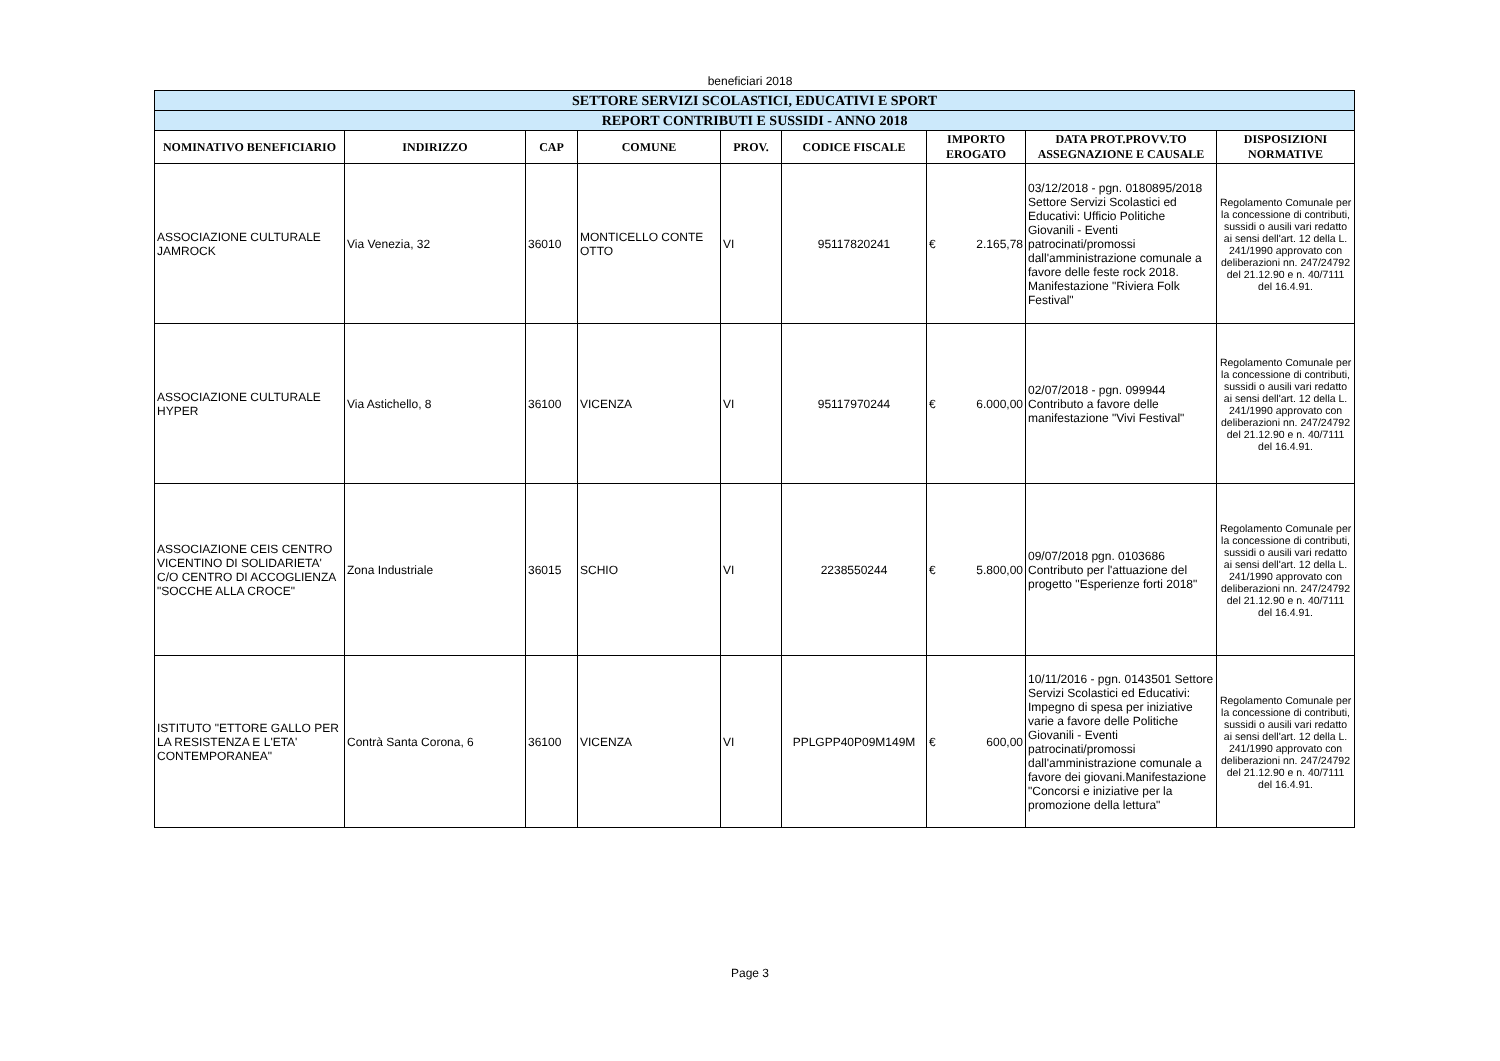beneficiari 2018
| SETTORE SERVIZI SCOLASTICI, EDUCATIVI E SPORT | | | | | | | | |
| REPORT CONTRIBUTI E SUSSIDI - ANNO 2018 | | | | | | | | |
| NOMINATIVO BENEFICIARIO | INDIRIZZO | CAP | COMUNE | PROV. | CODICE FISCALE | IMPORTO EROGATO | DATA PROT.PROVV.TO ASSEGNAZIONE E CAUSALE | DISPOSIZIONI NORMATIVE |
| ASSOCIAZIONE CULTURALE JAMROCK | Via Venezia, 32 | 36010 | MONTICELLO CONTE OTTO | VI | 95117820241 | € 2.165,78 | 03/12/2018 - pgn. 0180895/2018 Settore Servizi Scolastici ed Educativi: Ufficio Politiche Giovanili - Eventi patrocinati/promossi dall'amministrazione comunale a favore delle feste rock 2018. Manifestazione "Riviera Folk Festival" | Regolamento Comunale per la concessione di contributi, sussidi o ausili vari redatto ai sensi dell'art. 12 della L. 241/1990 approvato con deliberazioni nn. 247/24792 del 21.12.90 e n. 40/7111 del 16.4.91. |
| ASSOCIAZIONE CULTURALE HYPER | Via Astichello, 8 | 36100 | VICENZA | VI | 95117970244 | € 6.000,00 | 02/07/2018 - pgn. 099944 Contributo a favore delle manifestazione "Vivi Festival" | Regolamento Comunale per la concessione di contributi, sussidi o ausili vari redatto ai sensi dell'art. 12 della L. 241/1990 approvato con deliberazioni nn. 247/24792 del 21.12.90 e n. 40/7111 del 16.4.91. |
| ASSOCIAZIONE CEIS CENTRO VICENTINO DI SOLIDARIETA' C/O CENTRO DI ACCOGLIENZA "SOCCHE ALLA CROCE" | Zona Industriale | 36015 | SCHIO | VI | 2238550244 | € 5.800,00 | 09/07/2018 pgn. 0103686 Contributo per l'attuazione del progetto "Esperienze forti 2018" | Regolamento Comunale per la concessione di contributi, sussidi o ausili vari redatto ai sensi dell'art. 12 della L. 241/1990 approvato con deliberazioni nn. 247/24792 del 21.12.90 e n. 40/7111 del 16.4.91. |
| ISTITUTO "ETTORE GALLO PER LA RESISTENZA E L'ETA' CONTEMPORANEA" | Contrà Santa Corona, 6 | 36100 | VICENZA | VI | PPLGPP40P09M149M | € 600,00 | 10/11/2016 - pgn. 0143501 Settore Servizi Scolastici ed Educativi: Impegno di spesa per iniziative varie a favore delle Politiche Giovanili - Eventi patrocinati/promossi dall'amministrazione comunale a favore dei giovani.Manifestazione "Concorsi e iniziative per la promozione della lettura" | Regolamento Comunale per la concessione di contributi, sussidi o ausili vari redatto ai sensi dell'art. 12 della L. 241/1990 approvato con deliberazioni nn. 247/24792 del 21.12.90 e n. 40/7111 del 16.4.91. |
Page 3